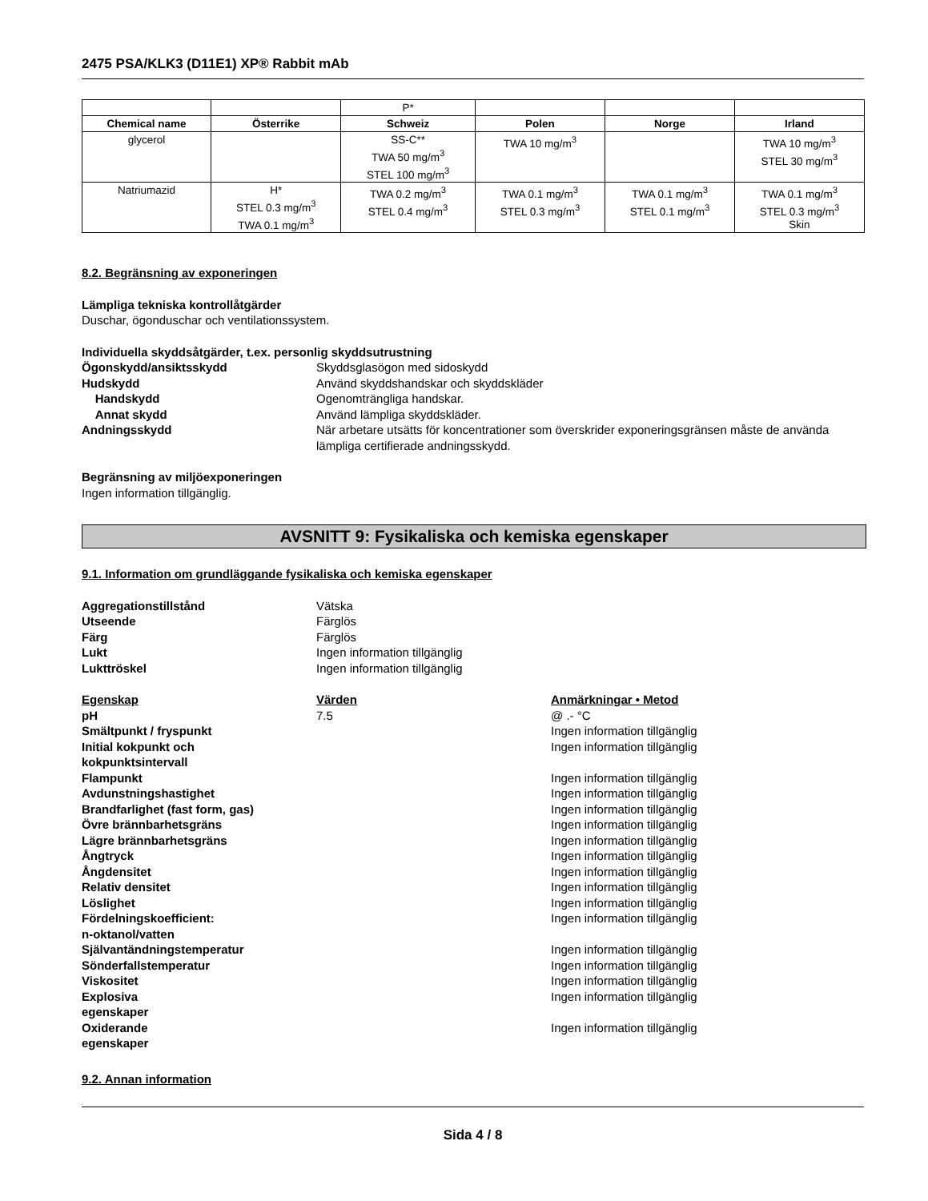2475 PSA/KLK3 (D11E1) XP® Rabbit mAb
| | | P* | | | |
| Chemical name | Österrike | Schweiz | Polen | Norge | Irland |
| glycerol | | SS-C** TWA 50 mg/m<sup>3</sup> STEL 100 mg/m<sup>3</sup> | TWA 10 mg/m<sup>3</sup> | | TWA 10 mg/m<sup>3</sup> STEL 30 mg/m<sup>3</sup> |
| Natriumazid | H* STEL 0.3 mg/m<sup>3</sup> TWA 0.1 mg/m<sup>3</sup> | TWA 0.2 mg/m<sup>3</sup> STEL 0.4 mg/m<sup>3</sup> | TWA 0.1 mg/m<sup>3</sup> STEL 0.3 mg/m<sup>3</sup> | TWA 0.1 mg/m<sup>3</sup> STEL 0.1 mg/m<sup>3</sup> | TWA 0.1 mg/m<sup>3</sup> STEL 0.3 mg/m<sup>3</sup> Skin |
8.2. Begränsning av exponeringen
Lämpliga tekniska kontrollåtgärder
Duschar, ögonduschar och ventilationssystem.
Individuella skyddsåtgärder, t.ex. personlig skyddsutrustning
Ögonskydd/ansiktsskydd Skyddsglasögon med sidoskydd
Hudskydd Använd skyddshandskar och skyddskläder
Handskydd Ogenomträngliga handskar.
Annat skydd Använd lämpliga skyddskläder.
Andningsskydd När arbetare utsätts för koncentrationer som överskrider exponeringsgränsen måste de använda lämpliga certifierade andningsskydd.
Begränsning av miljöexponeringen
Ingen information tillgänglig.
AVSNITT 9: Fysikaliska och kemiska egenskaper
9.1. Information om grundläggande fysikaliska och kemiska egenskaper
Aggregationstillstånd Vätska
Utseende Färglös
Färg Färglös
Lukt Ingen information tillgänglig
Lukttröskel Ingen information tillgänglig
Egenskap Värden Anmärkningar • Metod
pH 7.5 @ .- °C
Smältpunkt / fryspunkt Ingen information tillgänglig
Initial kokpunkt och
kokpunktsintervall Ingen information tillgänglig
Flampunkt Ingen information tillgänglig
Avdunstningshastighet Ingen information tillgänglig
Brandfarlighet (fast form, gas) Ingen information tillgänglig
Övre brännbarhetsgräns Ingen information tillgänglig
Lägre brännbarhetsgräns Ingen information tillgänglig
Ångtryck Ingen information tillgänglig
Ångdensitet Ingen information tillgänglig
Relativ densitet Ingen information tillgänglig
Löslighet Ingen information tillgänglig
Fördelningskoefficient:
n-oktanol/vatten Ingen information tillgänglig
Självantändningstemperatur Ingen information tillgänglig
Sönderfallstemperatur Ingen information tillgänglig
Viskositet Ingen information tillgänglig
Explosiva
egenskaper Ingen information tillgänglig
Oxiderande
egenskaper Ingen information tillgänglig
9.2. Annan information
Sida 4 / 8